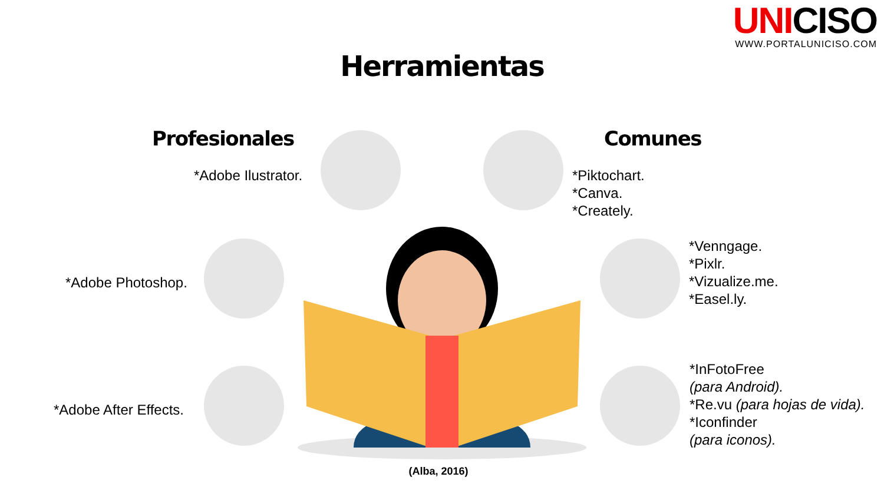UNICISO
WWW.PORTALUNICISO.COM
Herramientas
Profesionales Comunes
*Adobe Ilustrator.
*Adobe Photoshop.
*Adobe After Effects.
*Piktochart.
*Canva.
*Creately.
*Venngage.
*Pixlr.
*Vizualize.me.
*Easel.ly.
*InFotoFree
(para Android).
*Re.vu (para hojas de vida).
*Iconfinder
(para iconos).
(Alba, 2016)